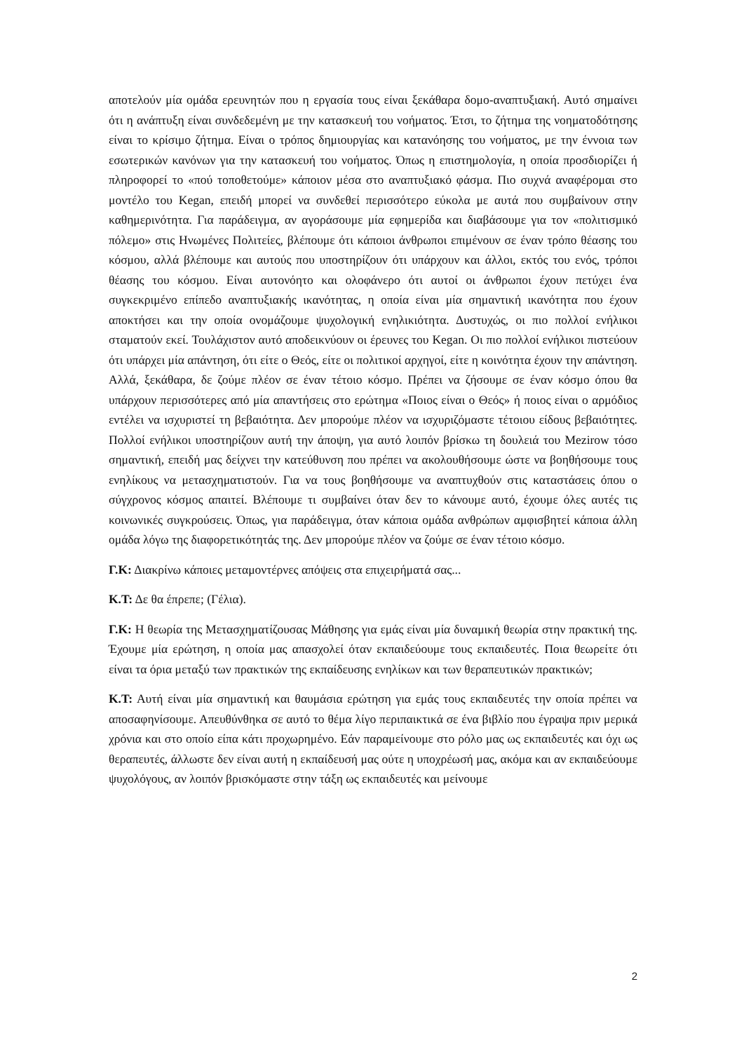αποτελούν μία ομάδα ερευνητών που η εργασία τους είναι ξεκάθαρα δομο-αναπτυξιακή. Αυτό σημαίνει ότι η ανάπτυξη είναι συνδεδεμένη με την κατασκευή του νοήματος. Έτσι, το ζήτημα της νοηματοδότησης είναι το κρίσιμο ζήτημα. Είναι ο τρόπος δημιουργίας και κατανόησης του νοήματος, με την έννοια των εσωτερικών κανόνων για την κατασκευή του νοήματος. Όπως η επιστημολογία, η οποία προσδιορίζει ή πληροφορεί το «πού τοποθετούμε» κάποιον μέσα στο αναπτυξιακό φάσμα. Πιο συχνά αναφέρομαι στο μοντέλο του Kegan, επειδή μπορεί να συνδεθεί περισσότερο εύκολα με αυτά που συμβαίνουν στην καθημερινότητα. Για παράδειγμα, αν αγοράσουμε μία εφημερίδα και διαβάσουμε για τον «πολιτισμικό πόλεμο» στις Ηνωμένες Πολιτείες, βλέπουμε ότι κάποιοι άνθρωποι επιμένουν σε έναν τρόπο θέασης του κόσμου, αλλά βλέπουμε και αυτούς που υποστηρίζουν ότι υπάρχουν και άλλοι, εκτός του ενός, τρόποι θέασης του κόσμου. Είναι αυτονόητο και ολοφάνερο ότι αυτοί οι άνθρωποι έχουν πετύχει ένα συγκεκριμένο επίπεδο αναπτυξιακής ικανότητας, η οποία είναι μία σημαντική ικανότητα που έχουν αποκτήσει και την οποία ονομάζουμε ψυχολογική ενηλικιότητα. Δυστυχώς, οι πιο πολλοί ενήλικοι σταματούν εκεί. Τουλάχιστον αυτό αποδεικνύουν οι έρευνες του Kegan. Οι πιο πολλοί ενήλικοι πιστεύουν ότι υπάρχει μία απάντηση, ότι είτε ο Θεός, είτε οι πολιτικοί αρχηγοί, είτε η κοινότητα έχουν την απάντηση. Αλλά, ξεκάθαρα, δε ζούμε πλέον σε έναν τέτοιο κόσμο. Πρέπει να ζήσουμε σε έναν κόσμο όπου θα υπάρχουν περισσότερες από μία απαντήσεις στο ερώτημα «Ποιος είναι ο Θεός» ή ποιος είναι ο αρμόδιος εντέλει να ισχυριστεί τη βεβαιότητα. Δεν μπορούμε πλέον να ισχυριζόμαστε τέτοιου είδους βεβαιότητες. Πολλοί ενήλικοι υποστηρίζουν αυτή την άποψη, για αυτό λοιπόν βρίσκω τη δουλειά του Mezirow τόσο σημαντική, επειδή μας δείχνει την κατεύθυνση που πρέπει να ακολουθήσουμε ώστε να βοηθήσουμε τους ενηλίκους να μετασχηματιστούν. Για να τους βοηθήσουμε να αναπτυχθούν στις καταστάσεις όπου ο σύγχρονος κόσμος απαιτεί. Βλέπουμε τι συμβαίνει όταν δεν το κάνουμε αυτό, έχουμε όλες αυτές τις κοινωνικές συγκρούσεις. Όπως, για παράδειγμα, όταν κάποια ομάδα ανθρώπων αμφισβητεί κάποια άλλη ομάδα λόγω της διαφορετικότητάς της. Δεν μπορούμε πλέον να ζούμε σε έναν τέτοιο κόσμο.
Γ.Κ: Διακρίνω κάποιες μεταμοντέρνες απόψεις στα επιχειρήματά σας...
Κ.Τ: Δε θα έπρεπε; (Γέλια).
Γ.Κ: Η θεωρία της Μετασχηματίζουσας Μάθησης για εμάς είναι μία δυναμική θεωρία στην πρακτική της. Έχουμε μία ερώτηση, η οποία μας απασχολεί όταν εκπαιδεύουμε τους εκπαιδευτές. Ποια θεωρείτε ότι είναι τα όρια μεταξύ των πρακτικών της εκπαίδευσης ενηλίκων και των θεραπευτικών πρακτικών;
Κ.Τ: Αυτή είναι μία σημαντική και θαυμάσια ερώτηση για εμάς τους εκπαιδευτές την οποία πρέπει να αποσαφηνίσουμε. Απευθύνθηκα σε αυτό το θέμα λίγο περιπαικτικά σε ένα βιβλίο που έγραψα πριν μερικά χρόνια και στο οποίο είπα κάτι προχωρημένο. Εάν παραμείνουμε στο ρόλο μας ως εκπαιδευτές και όχι ως θεραπευτές, άλλωστε δεν είναι αυτή η εκπαίδευσή μας ούτε η υποχρέωσή μας, ακόμα και αν εκπαιδεύουμε ψυχολόγους, αν λοιπόν βρισκόμαστε στην τάξη ως εκπαιδευτές και μείνουμε
2